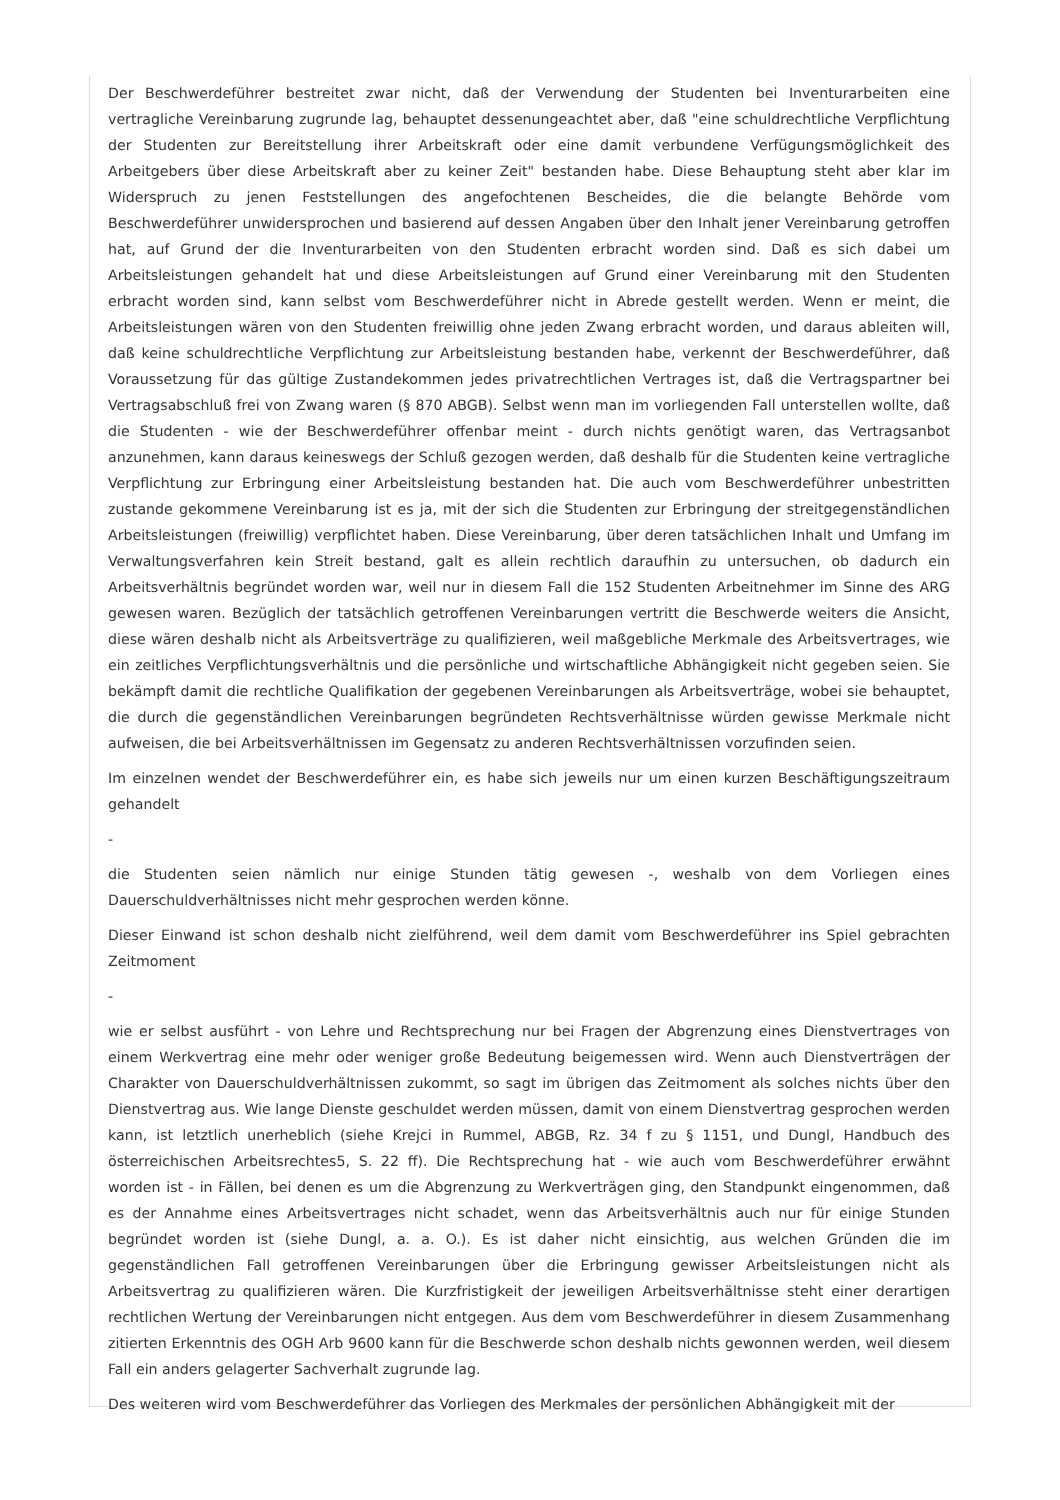Der Beschwerdeführer bestreitet zwar nicht, daß der Verwendung der Studenten bei Inventurarbeiten eine vertragliche Vereinbarung zugrunde lag, behauptet dessenungeachtet aber, daß "eine schuldrechtliche Verpflichtung der Studenten zur Bereitstellung ihrer Arbeitskraft oder eine damit verbundene Verfügungsmöglichkeit des Arbeitgebers über diese Arbeitskraft aber zu keiner Zeit" bestanden habe. Diese Behauptung steht aber klar im Widerspruch zu jenen Feststellungen des angefochtenen Bescheides, die die belangte Behörde vom Beschwerdeführer unwidersprochen und basierend auf dessen Angaben über den Inhalt jener Vereinbarung getroffen hat, auf Grund der die Inventurarbeiten von den Studenten erbracht worden sind. Daß es sich dabei um Arbeitsleistungen gehandelt hat und diese Arbeitsleistungen auf Grund einer Vereinbarung mit den Studenten erbracht worden sind, kann selbst vom Beschwerdeführer nicht in Abrede gestellt werden. Wenn er meint, die Arbeitsleistungen wären von den Studenten freiwillig ohne jeden Zwang erbracht worden, und daraus ableiten will, daß keine schuldrechtliche Verpflichtung zur Arbeitsleistung bestanden habe, verkennt der Beschwerdeführer, daß Voraussetzung für das gültige Zustandekommen jedes privatrechtlichen Vertrages ist, daß die Vertragspartner bei Vertragsabschluß frei von Zwang waren (§ 870 ABGB). Selbst wenn man im vorliegenden Fall unterstellen wollte, daß die Studenten - wie der Beschwerdeführer offenbar meint - durch nichts genötigt waren, das Vertragsanbot anzunehmen, kann daraus keineswegs der Schluß gezogen werden, daß deshalb für die Studenten keine vertragliche Verpflichtung zur Erbringung einer Arbeitsleistung bestanden hat. Die auch vom Beschwerdeführer unbestritten zustande gekommene Vereinbarung ist es ja, mit der sich die Studenten zur Erbringung der streitgegenständlichen Arbeitsleistungen (freiwillig) verpflichtet haben. Diese Vereinbarung, über deren tatsächlichen Inhalt und Umfang im Verwaltungsverfahren kein Streit bestand, galt es allein rechtlich daraufhin zu untersuchen, ob dadurch ein Arbeitsverhältnis begründet worden war, weil nur in diesem Fall die 152 Studenten Arbeitnehmer im Sinne des ARG gewesen waren. Bezüglich der tatsächlich getroffenen Vereinbarungen vertritt die Beschwerde weiters die Ansicht, diese wären deshalb nicht als Arbeitsverträge zu qualifizieren, weil maßgebliche Merkmale des Arbeitsvertrages, wie ein zeitliches Verpflichtungsverhältnis und die persönliche und wirtschaftliche Abhängigkeit nicht gegeben seien. Sie bekämpft damit die rechtliche Qualifikation der gegebenen Vereinbarungen als Arbeitsverträge, wobei sie behauptet, die durch die gegenständlichen Vereinbarungen begründeten Rechtsverhältnisse würden gewisse Merkmale nicht aufweisen, die bei Arbeitsverhältnissen im Gegensatz zu anderen Rechtsverhältnissen vorzufinden seien.
Im einzelnen wendet der Beschwerdeführer ein, es habe sich jeweils nur um einen kurzen Beschäftigungszeitraum gehandelt
-
die Studenten seien nämlich nur einige Stunden tätig gewesen -, weshalb von dem Vorliegen eines Dauerschuldverhältnisses nicht mehr gesprochen werden könne.
Dieser Einwand ist schon deshalb nicht zielführend, weil dem damit vom Beschwerdeführer ins Spiel gebrachten Zeitmoment
-
wie er selbst ausführt - von Lehre und Rechtsprechung nur bei Fragen der Abgrenzung eines Dienstvertrages von einem Werkvertrag eine mehr oder weniger große Bedeutung beigemessen wird. Wenn auch Dienstverträgen der Charakter von Dauerschuldverhältnissen zukommt, so sagt im übrigen das Zeitmoment als solches nichts über den Dienstvertrag aus. Wie lange Dienste geschuldet werden müssen, damit von einem Dienstvertrag gesprochen werden kann, ist letztlich unerheblich (siehe Krejci in Rummel, ABGB, Rz. 34 f zu § 1151, und Dungl, Handbuch des österreichischen Arbeitsrechtes5, S. 22 ff). Die Rechtsprechung hat - wie auch vom Beschwerdeführer erwähnt worden ist - in Fällen, bei denen es um die Abgrenzung zu Werkverträgen ging, den Standpunkt eingenommen, daß es der Annahme eines Arbeitsvertrages nicht schadet, wenn das Arbeitsverhältnis auch nur für einige Stunden begründet worden ist (siehe Dungl, a. a. O.). Es ist daher nicht einsichtig, aus welchen Gründen die im gegenständlichen Fall getroffenen Vereinbarungen über die Erbringung gewisser Arbeitsleistungen nicht als Arbeitsvertrag zu qualifizieren wären. Die Kurzfristigkeit der jeweiligen Arbeitsverhältnisse steht einer derartigen rechtlichen Wertung der Vereinbarungen nicht entgegen. Aus dem vom Beschwerdeführer in diesem Zusammenhang zitierten Erkenntnis des OGH Arb 9600 kann für die Beschwerde schon deshalb nichts gewonnen werden, weil diesem Fall ein anders gelagerter Sachverhalt zugrunde lag.
Des weiteren wird vom Beschwerdeführer das Vorliegen des Merkmales der persönlichen Abhängigkeit mit der